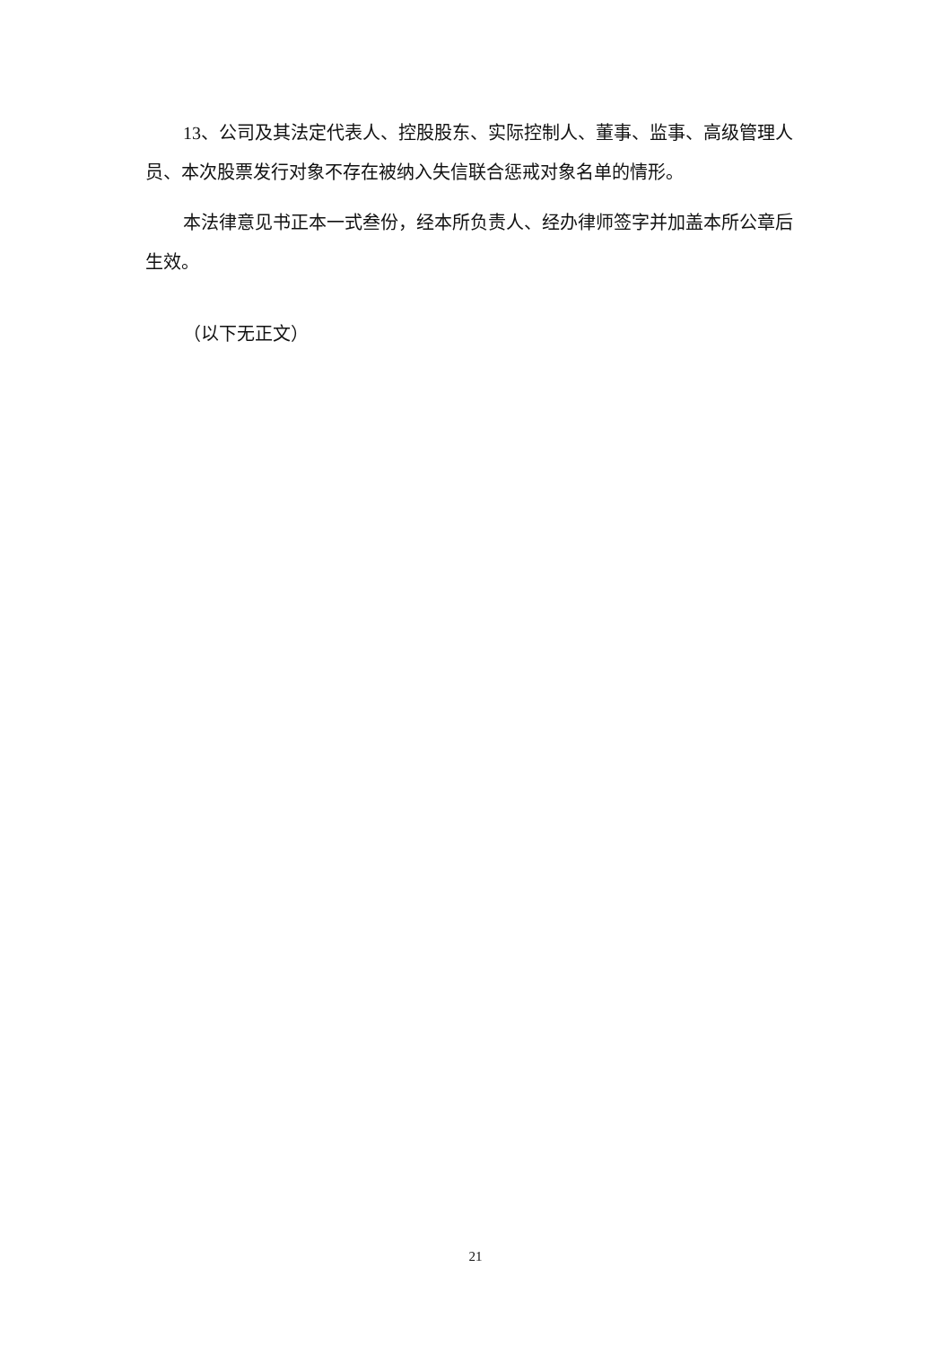13、公司及其法定代表人、控股股东、实际控制人、董事、监事、高级管理人员、本次股票发行对象不存在被纳入失信联合惩戒对象名单的情形。
本法律意见书正本一式叁份，经本所负责人、经办律师签字并加盖本所公章后生效。
（以下无正文）
21